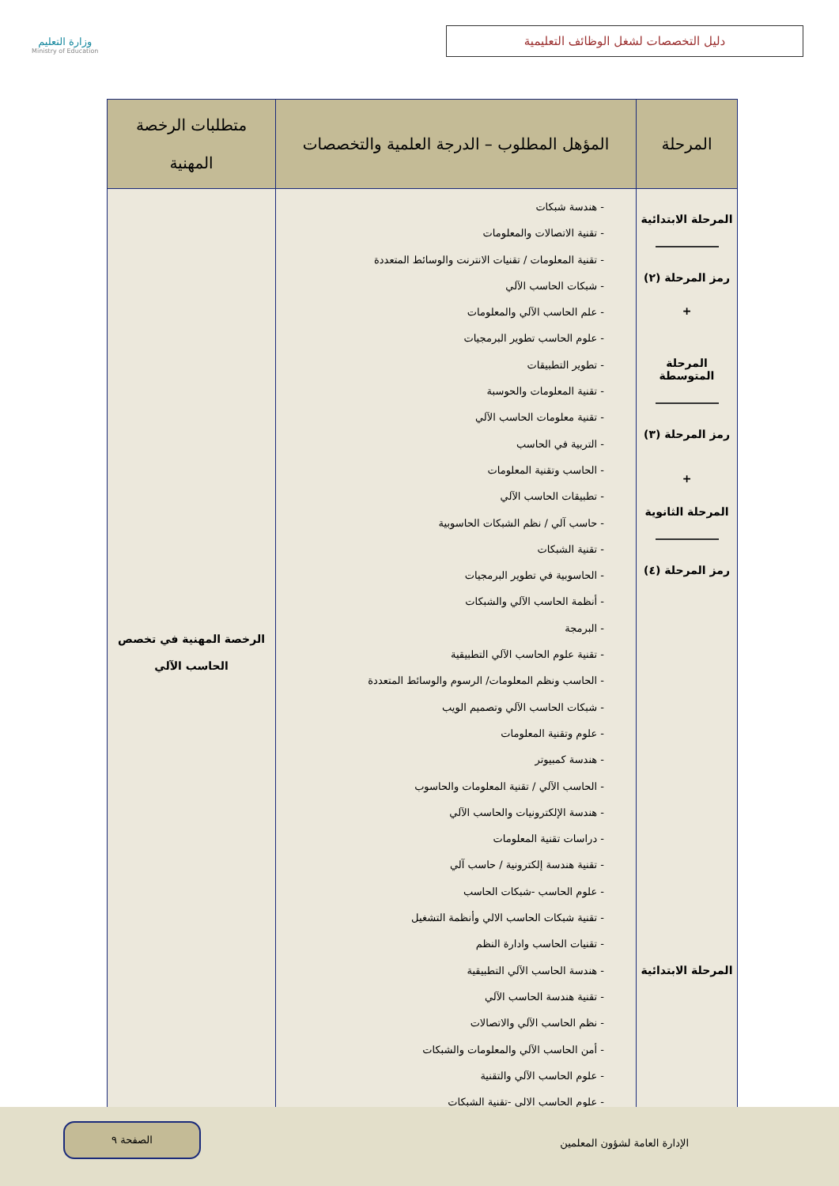دليل التخصصات لشغل الوظائف التعليمية
وزارة التعليم
Ministry of Education
| المرحلة | المؤهل المطلوب – الدرجة العلمية والتخصصات | متطلبات الرخصة المهنية |
| --- | --- | --- |
| المرحلة الابتدائية رمز المرحلة (٢) + المرحلة المتوسطة رمز المرحلة (٣) + المرحلة الثانوية رمز المرحلة (٤) المرحلة الابتدائية | - هندسة شبكات - تقنية الاتصالات والمعلومات - تقنية المعلومات / تقنيات الانترنت والوسائط المتعددة - شبكات الحاسب الآلي - علم الحاسب الآلي والمعلومات - علوم الحاسب تطوير البرمجيات - تطوير التطبيقات - تقنية المعلومات والحوسبة - تقنية معلومات الحاسب الآلي - التربية في الحاسب - الحاسب وتقنية المعلومات - تطبيقات الحاسب الآلي - حاسب آلي / نظم الشبكات الحاسوبية - تقنية الشبكات - الحاسوبية في تطوير البرمجيات - أنظمة الحاسب الآلي والشبكات - البرمجة - تقنية علوم الحاسب الآلي التطبيقية - الحاسب ونظم المعلومات/ الرسوم والوسائط المتعددة - شبكات الحاسب الآلي وتصميم الويب - علوم وتقنية المعلومات - هندسة كمبيوتر - الحاسب الآلي / تقنية المعلومات والحاسوب - هندسة الإلكترونيات والحاسب الآلي - دراسات تقنية المعلومات - تقنية هندسة إلكترونية / حاسب آلي - علوم الحاسب -شبكات الحاسب - تقنية شبكات الحاسب الالي وأنظمة التشغيل - تقنيات الحاسب وادارة النظم - هندسة الحاسب الآلي التطبيقية - تقنية هندسة الحاسب الآلي - نظم الحاسب الآلي والاتصالات - أمن الحاسب الآلي والمعلومات والشبكات - علوم الحاسب الآلي والتقنية - علوم الحاسب الالي -تقنية الشبكات | الرخصة المهنية في تخصص الحاسب الآلي |
الإدارة العامة لشؤون المعلمين
الصفحة ٩